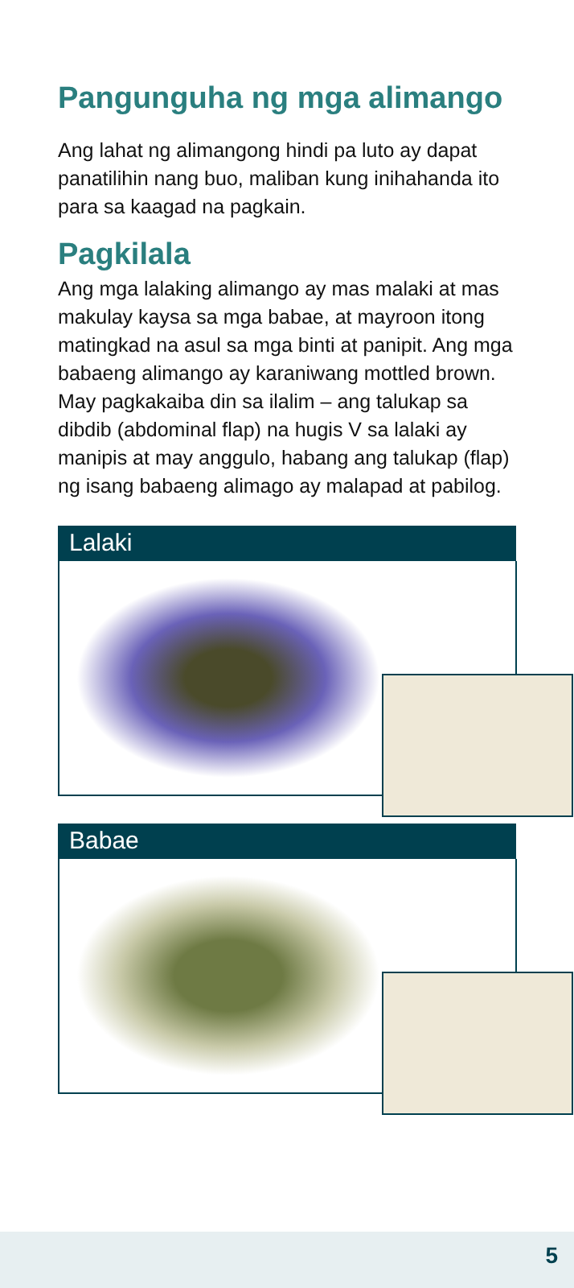Pangunguha ng mga alimango
Ang lahat ng alimangong hindi pa luto ay dapat panatilihin nang buo, maliban kung inihahanda ito para sa kaagad na pagkain.
Pagkilala
Ang mga lalaking alimango ay mas malaki at mas makulay kaysa sa mga babae, at mayroon itong matingkad na asul sa mga binti at panipit. Ang mga babaeng alimango ay karaniwang mottled brown. May pagkakaiba din sa ilalim – ang talukap sa dibdib (abdominal flap) na hugis V sa lalaki ay manipis at may anggulo, habang ang talukap (flap) ng isang babaeng alimago ay malapad at pabilog.
Lalaki
Babae
5